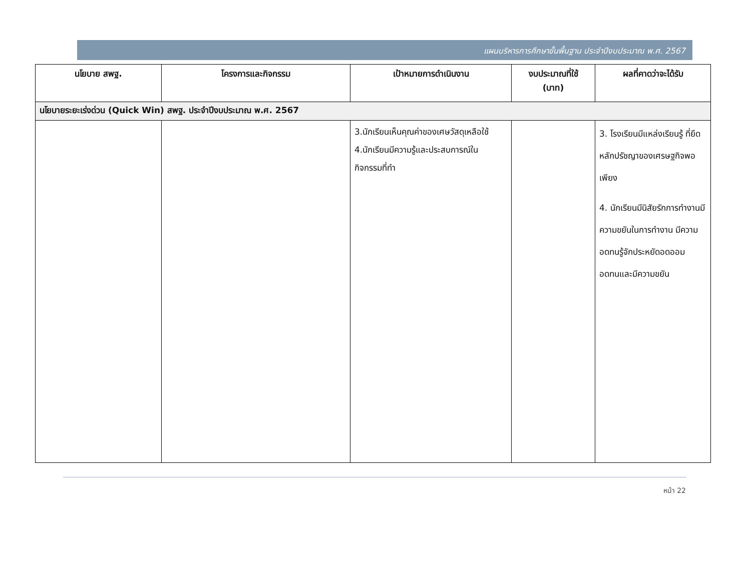แผนบริหารการศึกษาขั้นพื้นฐาน ประจำปีงบประมาณ พ.ศ. 2567
| นโยบาย สพฐ. | โครงการและกิจกรรม | เป้าหมายการดำเนินงาน | งบประมาณที่ใช้ (บาท) | ผลที่คาดว่าจะได้รับ |
| --- | --- | --- | --- | --- |
| นโยบายระยะเร่งด่วน (Quick Win) สพฐ. ประจำปีงบประมาณ พ.ศ. 2567 | | | | |
| | | 3.นักเรียนเห็นคุณค่าของเศษวัสดุเหลือใช้ 4.นักเรียนมีความรู้และประสบการณ์ใน กิจกรรมที่ทำ | | 3. โรงเรียนมีแหล่งเรียนรู้ ที่ยึดหลักปรัชญาของเศรษฐกิจพอเพียง 4. นักเรียนมีนิสัยรักการทำงานมีความขยันในการทำงาน มีความอดทนรู้จักประหยัดอดออม อดทนและมีความขยัน |
หน้า 22